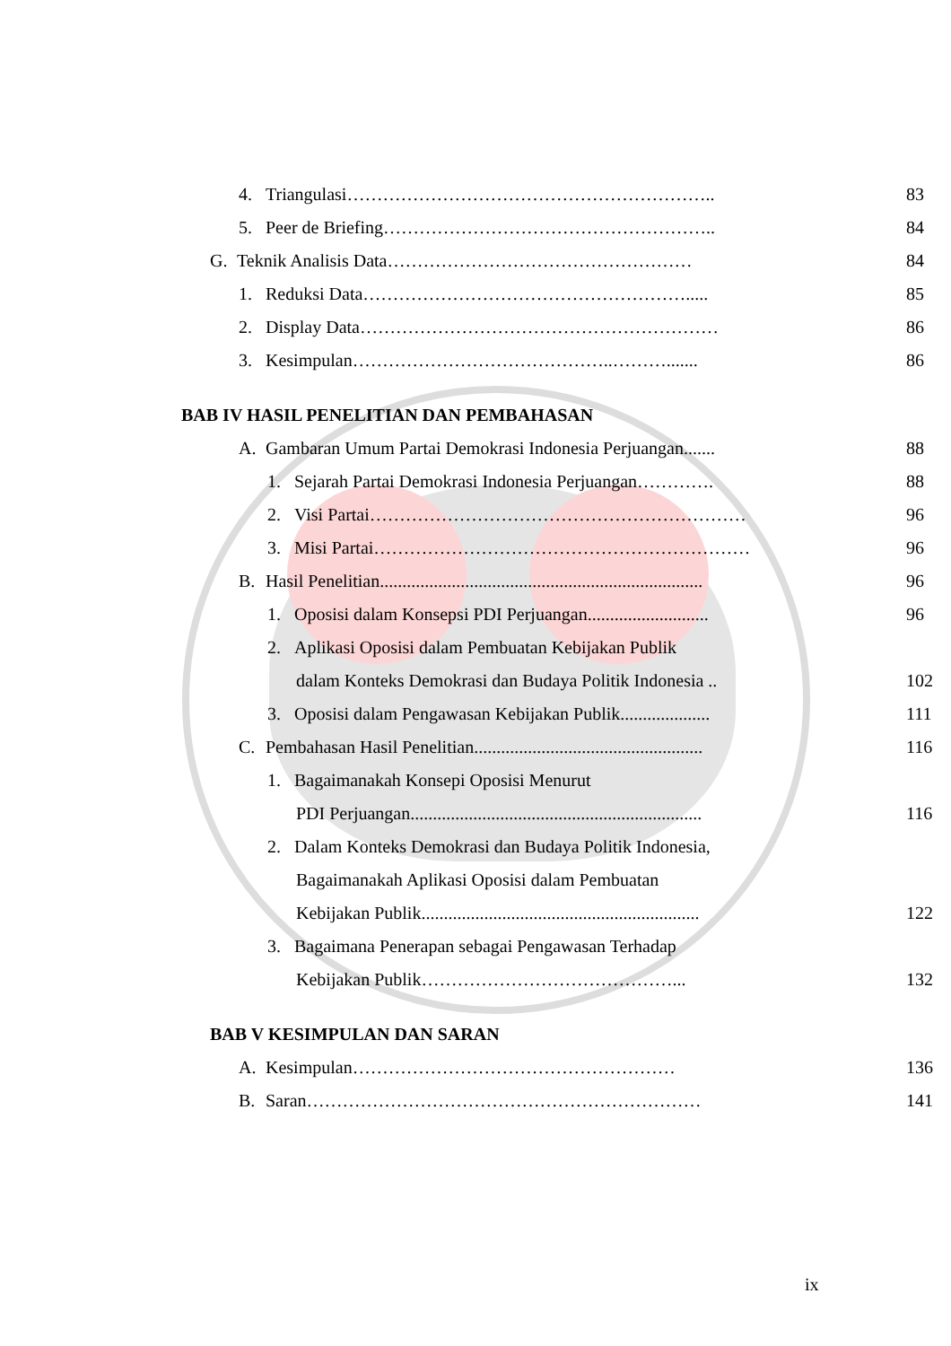4. Triangulasi…………………………………………………….. 83
5. Peer de Briefing……………………………………………….. 84
G. Teknik Analisis Data…………………………………………… 84
1. Reduksi Data………………………………………………..... 85
2. Display Data…………………………………………………… 86
3. Kesimpulan……………………………………..………....... 86
BAB IV HASIL PENELITIAN DAN PEMBAHASAN
A. Gambaran Umum Partai Demokrasi Indonesia Perjuangan....... 88
1. Sejarah Partai Demokrasi Indonesia Perjuangan…………. 88
2. Visi Partai……………………………………………………… 96
3. Misi Partai……………………………………………………… 96
B. Hasil Penelitian........................................................................ 96
1. Oposisi dalam Konsepsi PDI Perjuangan........................... 96
2. Aplikasi Oposisi dalam Pembuatan Kebijakan Publik
dalam Konteks Demokrasi dan Budaya Politik Indonesia .. 102
3. Oposisi dalam Pengawasan Kebijakan Publik.................... 111
C. Pembahasan Hasil Penelitian................................................... 116
1. Bagaimanakah Konsepi Oposisi Menurut
PDI Perjuangan................................................................. 116
2. Dalam Konteks Demokrasi dan Budaya Politik Indonesia,
Bagaimanakah Aplikasi Oposisi dalam Pembuatan
Kebijakan Publik.............................................................. 122
3. Bagaimana Penerapan sebagai Pengawasan Terhadap
Kebijakan Publik……………………………………... 132
BAB V KESIMPULAN DAN SARAN
A. Kesimpulan……………………………………………… 136
B. Saran………………………………………………………… 141
ix